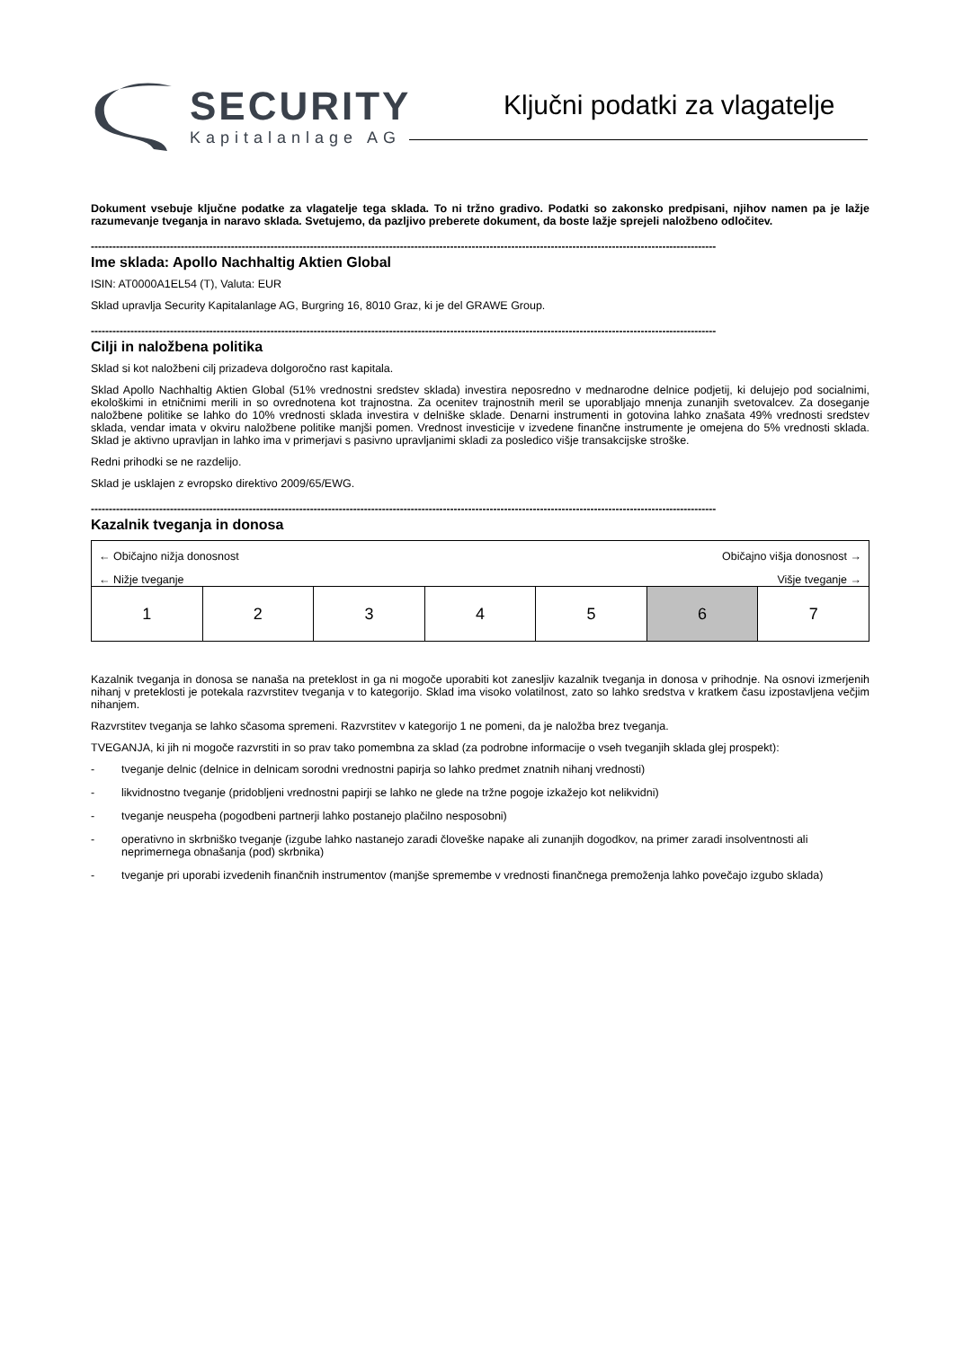SECURITY
Kapitalanlage AG
Ključni podatki za vlagatelje
Dokument vsebuje ključne podatke za vlagatelje tega sklada. To ni tržno gradivo. Podatki so zakonsko predpisani, njihov namen pa je lažje razumevanje tveganja in naravo sklada. Svetujemo, da pazljivo preberete dokument, da boste lažje sprejeli naložbeno odločitev.
------------------------------------------------------------------------------------------------------------------------------------------------------------------------------
Ime sklada: Apollo Nachhaltig Aktien Global
ISIN: AT0000A1EL54 (T), Valuta: EUR
Sklad upravlja Security Kapitalanlage AG, Burgring 16, 8010 Graz, ki je del GRAWE Group.
------------------------------------------------------------------------------------------------------------------------------------------------------------------------------
Cilji in naložbena politika
Sklad si kot naložbeni cilj prizadeva dolgoročno rast kapitala.
Sklad Apollo Nachhaltig Aktien Global (51% vrednostni sredstev sklada) investira neposredno v mednarodne delnice podjetij, ki delujejo pod socialnimi, ekološkimi in etničnimi merili in so ovrednotena kot trajnostna. Za ocenitev trajnostnih meril se uporabljajo mnenja zunanjih svetovalcev. Za doseganje naložbene politike se lahko do 10% vrednosti sklada investira v delniške sklade. Denarni instrumenti in gotovina lahko znašata 49% vrednosti sredstev sklada, vendar imata v okviru naložbene politike manjši pomen. Vrednost investicije v izvedene finančne instrumente je omejena do 5% vrednosti sklada. Sklad je aktivno upravljan in lahko ima v primerjavi s pasivno upravljanimi skladi za posledico višje transakcijske stroške.
Redni prihodki se ne razdelijo.
Sklad je usklajen z evropsko direktivo 2009/65/EWG.
------------------------------------------------------------------------------------------------------------------------------------------------------------------------------
Kazalnik tveganja in donosa
← Običajno nižja donosnost Običajno višja donosnost →
← Nižje tveganje Višje tveganje →
| 1 | 2 | 3 | 4 | 5 | 6 | 7 |
Kazalnik tveganja in donosa se nanaša na preteklost in ga ni mogoče uporabiti kot zanesljiv kazalnik tveganja in donosa v prihodnje. Na osnovi izmerjenih nihanj v preteklosti je potekala razvrstitev tveganja v to kategorijo. Sklad ima visoko volatilnost, zato so lahko sredstva v kratkem času izpostavljena večjim nihanjem.
Razvrstitev tveganja se lahko sčasoma spremeni. Razvrstitev v kategorijo 1 ne pomeni, da je naložba brez tveganja.
TVEGANJA, ki jih ni mogoče razvrstiti in so prav tako pomembna za sklad (za podrobne informacije o vseh tveganjih sklada glej prospekt):
- tveganje delnic (delnice in delnicam sorodni vrednostni papirja so lahko predmet znatnih nihanj vrednosti)
- likvidnostno tveganje (pridobljeni vrednostni papirji se lahko ne glede na tržne pogoje izkažejo kot nelikvidni)
- tveganje neuspeha (pogodbeni partnerji lahko postanejo plačilno nesposobni)
- operativno in skrbniško tveganje (izgube lahko nastanejo zaradi človeške napake ali zunanjih dogodkov, na primer zaradi insolventnosti ali neprimernega obnašanja (pod) skrbnika)
- tveganje pri uporabi izvedenih finančnih instrumentov (manjše spremembe v vrednosti finančnega premoženja lahko povečajo izgubo sklada)